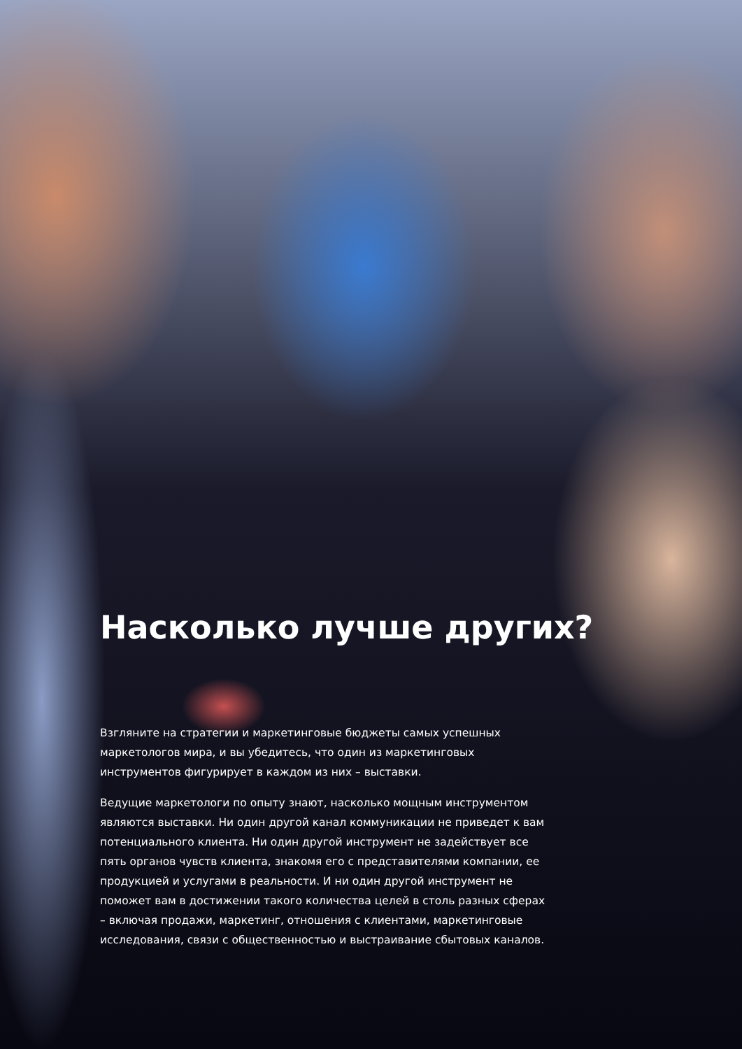Насколько лучше других?
Взгляните на стратегии и маркетинговые бюджеты самых успешных маркетологов мира, и вы убедитесь, что один из маркетинговых инструментов фигурирует в каждом из них – выставки.
Ведущие маркетологи по опыту знают, насколько мощным инструментом являются выставки. Ни один другой канал коммуникации не приведет к вам потенциального клиента. Ни один другой инструмент не задействует все пять органов чувств клиента, знакомя его с представителями компании, ее продукцией и услугами в реальности. И ни один другой инструмент не поможет вам в достижении такого количества целей в столь разных сферах – включая продажи, маркетинг, отношения с клиентами, маркетинговые исследования, связи с общественностью и выстраивание сбытовых каналов.